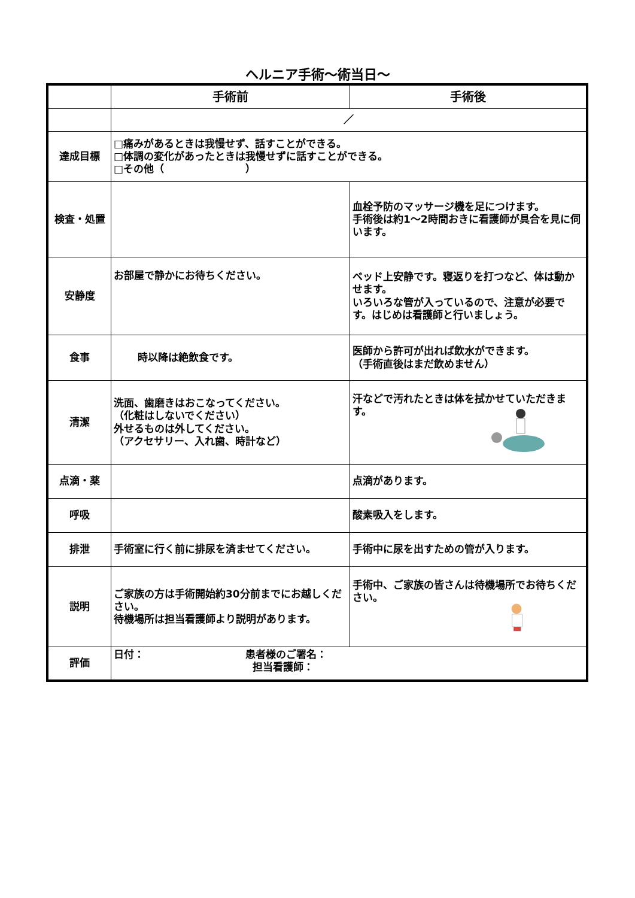ヘルニア手術～術当日～
| | 手術前 | 手術後 |
| --- | --- | --- |
| | ／ | |
| 達成目標 | □痛みがあるときは我慢せず、話すことができる。 □体調の変化があったときは我慢せずに話すことができる。 □その他（ ） | |
| 検査・処置 | | 血栓予防のマッサージ機を足につけます。 手術後は約1～2時間おきに看護師が具合を見に伺います。 |
| 安静度 | お部屋で静かにお待ちください。 | ベッド上安静です。寝返りを打つなど、体は動かせます。 いろいろな管が入っているので、注意が必要です。はじめは看護師と行いましょう。 |
| 食事 | 時以降は絶飲食です。 | 医師から許可が出れば飲水ができます。 （手術直後はまだ飲めません） |
| 清潔 | 洗面、歯磨きはおこなってください。 （化粧はしないでください） 外せるものは外してください。 （アクセサリー、入れ歯、時計など） | 汗などで汚れたときは体を拭かせていただきます。 |
| 点滴・薬 | | 点滴があります。 |
| 呼吸 | | 酸素吸入をします。 |
| 排泄 | 手術室に行く前に排尿を済ませてください。 | 手術中に尿を出すための管が入ります。 |
| 説明 | ご家族の方は手術開始約30分前までにお越しください。 待機場所は担当看護師より説明があります。 | 手術中、ご家族の皆さんは待機場所でお待ちください。 |
| 評価 | 日付： 患者様のご署名： 担当看護師： | |